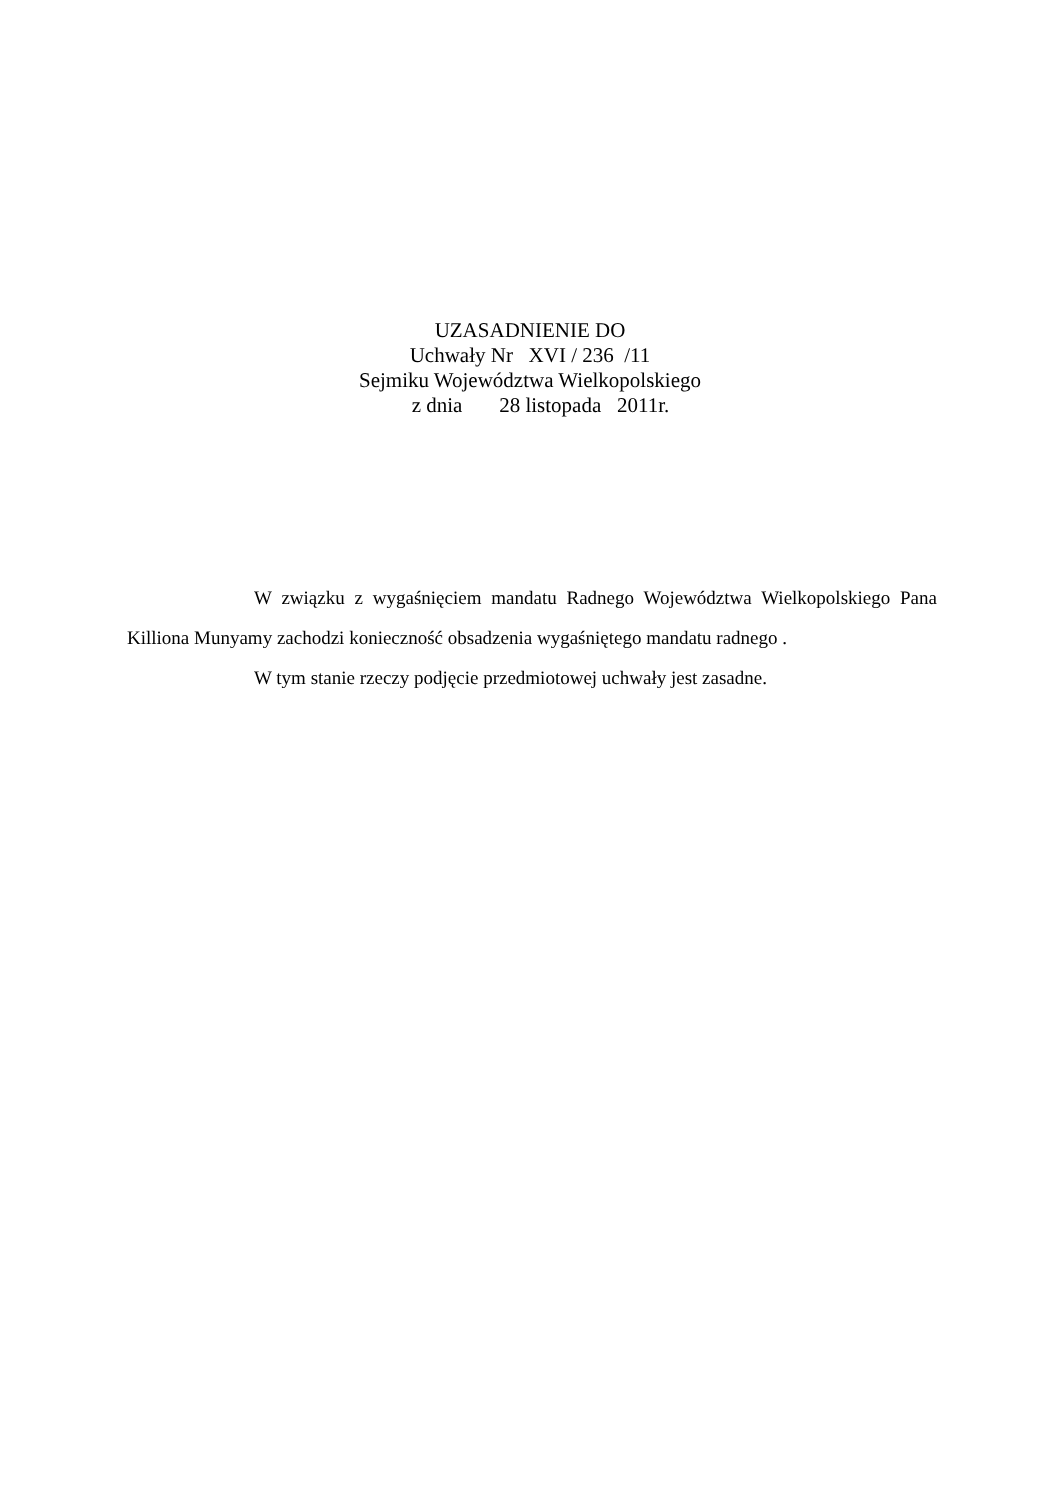UZASADNIENIE DO
Uchwały Nr XVI / 236 /11
Sejmiku Województwa Wielkopolskiego
z dnia 28 listopada 2011r.
W związku z wygaśnięciem mandatu Radnego Województwa Wielkopolskiego Pana Killiona Munyamy zachodzi konieczność obsadzenia wygaśniętego mandatu radnego .
W tym stanie rzeczy podjęcie przedmiotowej uchwały jest zasadne.